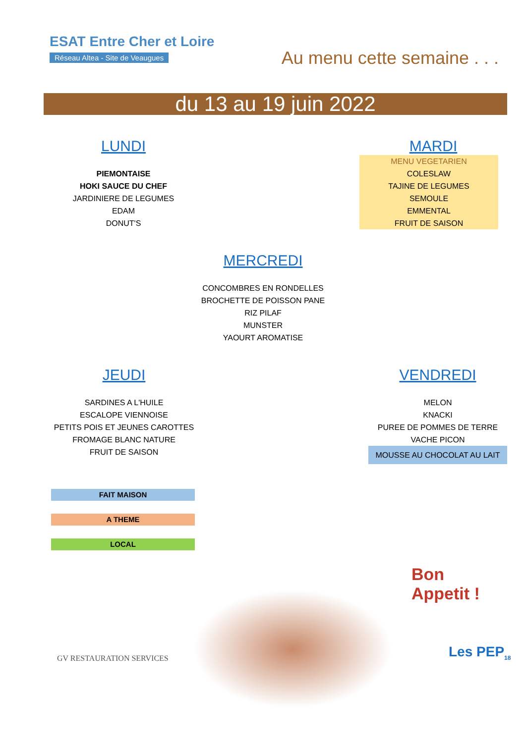ESAT Entre Cher et Loire
Réseau Altea - Site de Veaugues
Au menu cette semaine . . .
du 13 au 19 juin 2022
LUNDI
PIEMONTAISE
HOKI SAUCE DU CHEF
JARDINIERE DE LEGUMES
EDAM
DONUT'S
MARDI
MENU VEGETARIEN
COLESLAW
TAJINE DE LEGUMES
SEMOULE
EMMENTAL
FRUIT DE SAISON
MERCREDI
CONCOMBRES EN RONDELLES
BROCHETTE DE POISSON PANE
RIZ PILAF
MUNSTER
YAOURT AROMATISE
JEUDI
SARDINES A L'HUILE
ESCALOPE VIENNOISE
PETITS POIS ET JEUNES CAROTTES
FROMAGE BLANC NATURE
FRUIT DE SAISON
VENDREDI
MELON
KNACKI
PUREE DE POMMES DE TERRE
VACHE PICON
MOUSSE AU CHOCOLAT AU LAIT
FAIT MAISON
A THEME
LOCAL
Bon
Appetit !
GV RESTAURATION SERVICES Les PEP<sub>18</sub>